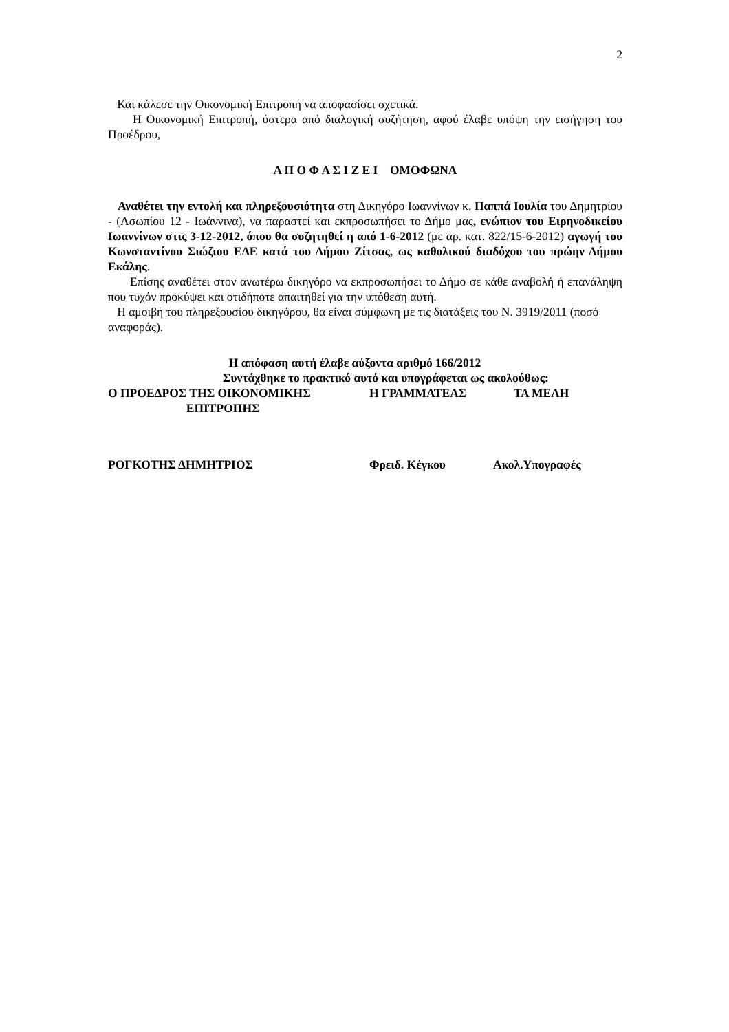2
Και κάλεσε την Οικονομική Επιτροπή να αποφασίσει σχετικά.
Η Οικονομική Επιτροπή, ύστερα από διαλογική συζήτηση, αφού έλαβε υπόψη την εισήγηση του Προέδρου,
Α Π Ο Φ Α Σ Ι Ζ Ε Ι ΟΜΟΦΩΝΑ
Αναθέτει την εντολή και πληρεξουσιότητα στη Δικηγόρο Ιωαννίνων κ. Παππά Ιουλία του Δημητρίου - (Ασωπίου 12 - Ιωάννινα), να παραστεί και εκπροσωπήσει το Δήμο μας, ενώπιον του Ειρηνοδικείου Ιωαννίνων στις 3-12-2012, όπου θα συζητηθεί η από 1-6-2012 (με αρ. κατ. 822/15-6-2012) αγωγή του Κωνσταντίνου Σιώζιου ΕΔΕ κατά του Δήμου Ζίτσας, ως καθολικού διαδόχου του πρώην Δήμου Εκάλης.
Επίσης αναθέτει στον ανωτέρω δικηγόρο να εκπροσωπήσει το Δήμο σε κάθε αναβολή ή επανάληψη που τυχόν προκύψει και οτιδήποτε απαιτηθεί για την υπόθεση αυτή.
Η αμοιβή του πληρεξουσίου δικηγόρου, θα είναι σύμφωνη με τις διατάξεις του Ν. 3919/2011 (ποσό αναφοράς).
Η απόφαση αυτή έλαβε αύξοντα αριθμό 166/2012
Συντάχθηκε το πρακτικό αυτό και υπογράφεται ως ακολούθως:
Ο ΠΡΟΕΔΡΟΣ ΤΗΣ ΟΙΚΟΝΟΜΙΚΗΣ
ΕΠΙΤΡΟΠΗΣ Η ΓΡΑΜΜΑΤΕΑΣ ΤΑ ΜΕΛΗ
ΡΟΓΚΟΤΗΣ ΔΗΜΗΤΡΙΟΣ Φρειδ. Κέγκου Ακολ.Υπογραφές